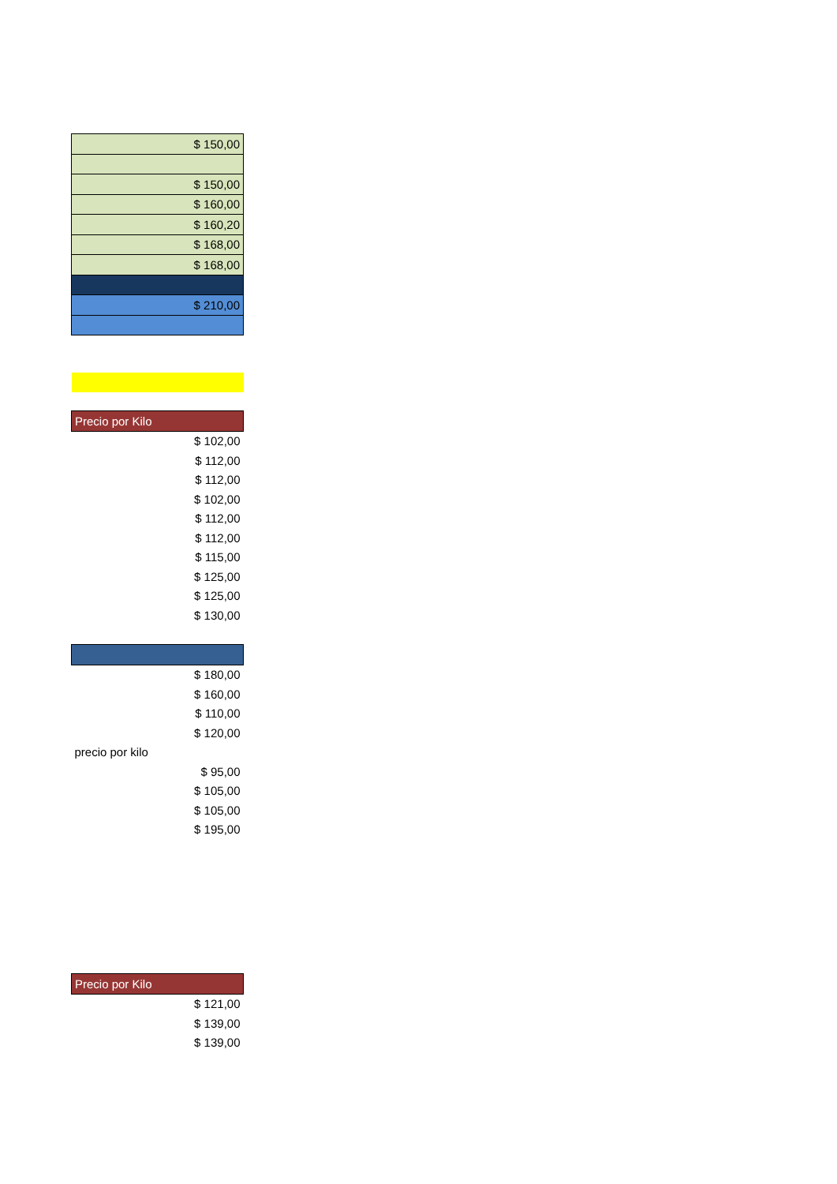| $ 150,00 |
| $ 150,00 |
| $ 160,00 |
| $ 160,20 |
| $ 168,00 |
| $ 168,00 |
| $ 210,00 |
| Precio por Kilo |
| $ 102,00 |
| $ 112,00 |
| $ 112,00 |
| $ 102,00 |
| $ 112,00 |
| $ 112,00 |
| $ 115,00 |
| $ 125,00 |
| $ 125,00 |
| $ 130,00 |
| $ 180,00 |
| $ 160,00 |
| $ 110,00 |
| $ 120,00 |
| precio por kilo |
| $ 95,00 |
| $ 105,00 |
| $ 105,00 |
| $ 195,00 |
| Precio por Kilo |
| $ 121,00 |
| $ 139,00 |
| $ 139,00 |